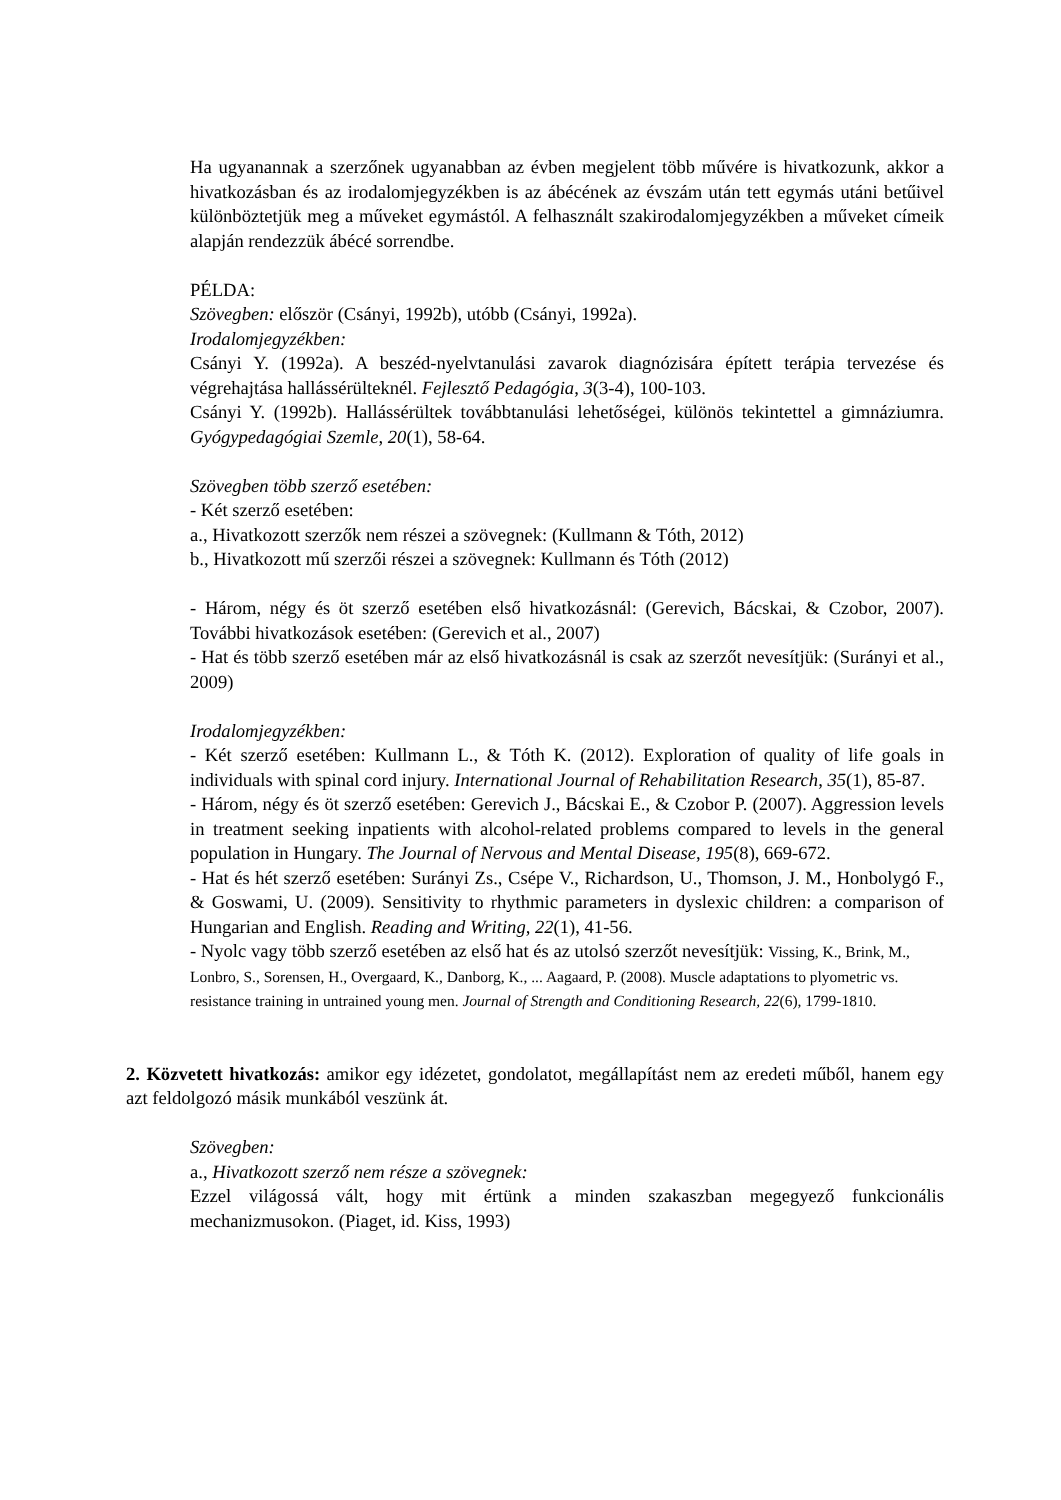Ha ugyanannak a szerzőnek ugyanabban az évben megjelent több művére is hivatkozunk, akkor a hivatkozásban és az irodalomjegyzékben is az ábécének az évszám után tett egymás utáni betűivel különböztetjük meg a műveket egymástól. A felhasznált szakirodalomjegyzékben a műveket címeik alapján rendezzük ábécé sorrendbe.
PÉLDA:
Szövegben: először (Csányi, 1992b), utóbb (Csányi, 1992a).
Irodalomjegyzékben:
Csányi Y. (1992a). A beszéd-nyelvtanulási zavarok diagnózisára épített terápia tervezése és végrehajtása hallássérülteknél. Fejlesztő Pedagógia, 3(3-4), 100-103.
Csányi Y. (1992b). Hallássérültek továbbtanulási lehetőségei, különös tekintettel a gimnáziumra. Gyógypedagógiai Szemle, 20(1), 58-64.
Szövegben több szerző esetében:
- Két szerző esetében:
a., Hivatkozott szerzők nem részei a szövegnek: (Kullmann & Tóth, 2012)
b., Hivatkozott mű szerzői részei a szövegnek: Kullmann és Tóth (2012)
- Három, négy és öt szerző esetében első hivatkozásnál: (Gerevich, Bácskai, & Czobor, 2007). További hivatkozások esetében: (Gerevich et al., 2007)
- Hat és több szerző esetében már az első hivatkozásnál is csak az szerzőt nevesítjük: (Surányi et al., 2009)
Irodalomjegyzékben:
- Két szerző esetében: Kullmann L., & Tóth K. (2012). Exploration of quality of life goals in individuals with spinal cord injury. International Journal of Rehabilitation Research, 35(1), 85-87.
- Három, négy és öt szerző esetében: Gerevich J., Bácskai E., & Czobor P. (2007). Aggression levels in treatment seeking inpatients with alcohol-related problems compared to levels in the general population in Hungary. The Journal of Nervous and Mental Disease, 195(8), 669-672.
- Hat és hét szerző esetében: Surányi Zs., Csépe V., Richardson, U., Thomson, J. M., Honbolygó F., & Goswami, U. (2009). Sensitivity to rhythmic parameters in dyslexic children: a comparison of Hungarian and English. Reading and Writing, 22(1), 41-56.
- Nyolc vagy több szerző esetében az első hat és az utolsó szerzőt nevesítjük: Vissing, K., Brink, M., Lonbro, S., Sorensen, H., Overgaard, K., Danborg, K., ... Aagaard, P. (2008). Muscle adaptations to plyometric vs. resistance training in untrained young men. Journal of Strength and Conditioning Research, 22(6), 1799-1810.
2. Közvetett hivatkozás: amikor egy idézetet, gondolatot, megállapítást nem az eredeti műből, hanem egy azt feldolgozó másik munkából veszünk át.
Szövegben:
a., Hivatkozott szerző nem része a szövegnek:
Ezzel világossá vált, hogy mit értünk a minden szakaszban megegyező funkcionális mechanizmusokon. (Piaget, id. Kiss, 1993)